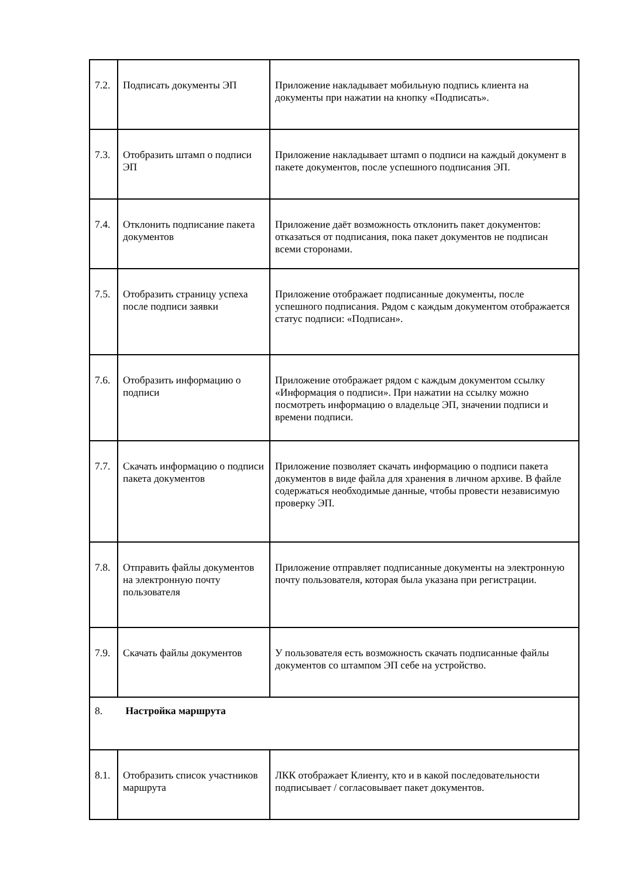| 7.2. | Подписать документы ЭП | Приложение накладывает мобильную подпись клиента на документы при нажатии на кнопку «Подписать». |
| 7.3. | Отобразить штамп о подписи ЭП | Приложение накладывает штамп о подписи на каждый документ в пакете документов, после успешного подписания ЭП. |
| 7.4. | Отклонить подписание пакета документов | Приложение даёт возможность отклонить пакет документов: отказаться от подписания, пока пакет документов не подписан всеми сторонами. |
| 7.5. | Отобразить страницу успеха после подписи заявки | Приложение отображает подписанные документы, после успешного подписания. Рядом с каждым документом отображается статус подписи: «Подписан». |
| 7.6. | Отобразить информацию о подписи | Приложение отображает рядом с каждым документом ссылку «Информация о подписи». При нажатии на ссылку можно посмотреть информацию о владельце ЭП, значении подписи и времени подписи. |
| 7.7. | Скачать информацию о подписи пакета документов | Приложение позволяет скачать информацию о подписи пакета документов в виде файла для хранения в личном архиве. В файле содержаться необходимые данные, чтобы провести независимую проверку ЭП. |
| 7.8. | Отправить файлы документов на электронную почту пользователя | Приложение отправляет подписанные документы на электронную почту пользователя, которая была указана при регистрации. |
| 7.9. | Скачать файлы документов | У пользователя есть возможность скачать подписанные файлы документов со штампом ЭП себе на устройство. |
| 8. Настройка маршрута | | |
| 8.1. | Отобразить список участников маршрута | ЛКК отображает Клиенту, кто и в какой последовательности подписывает / согласовывает пакет документов. |